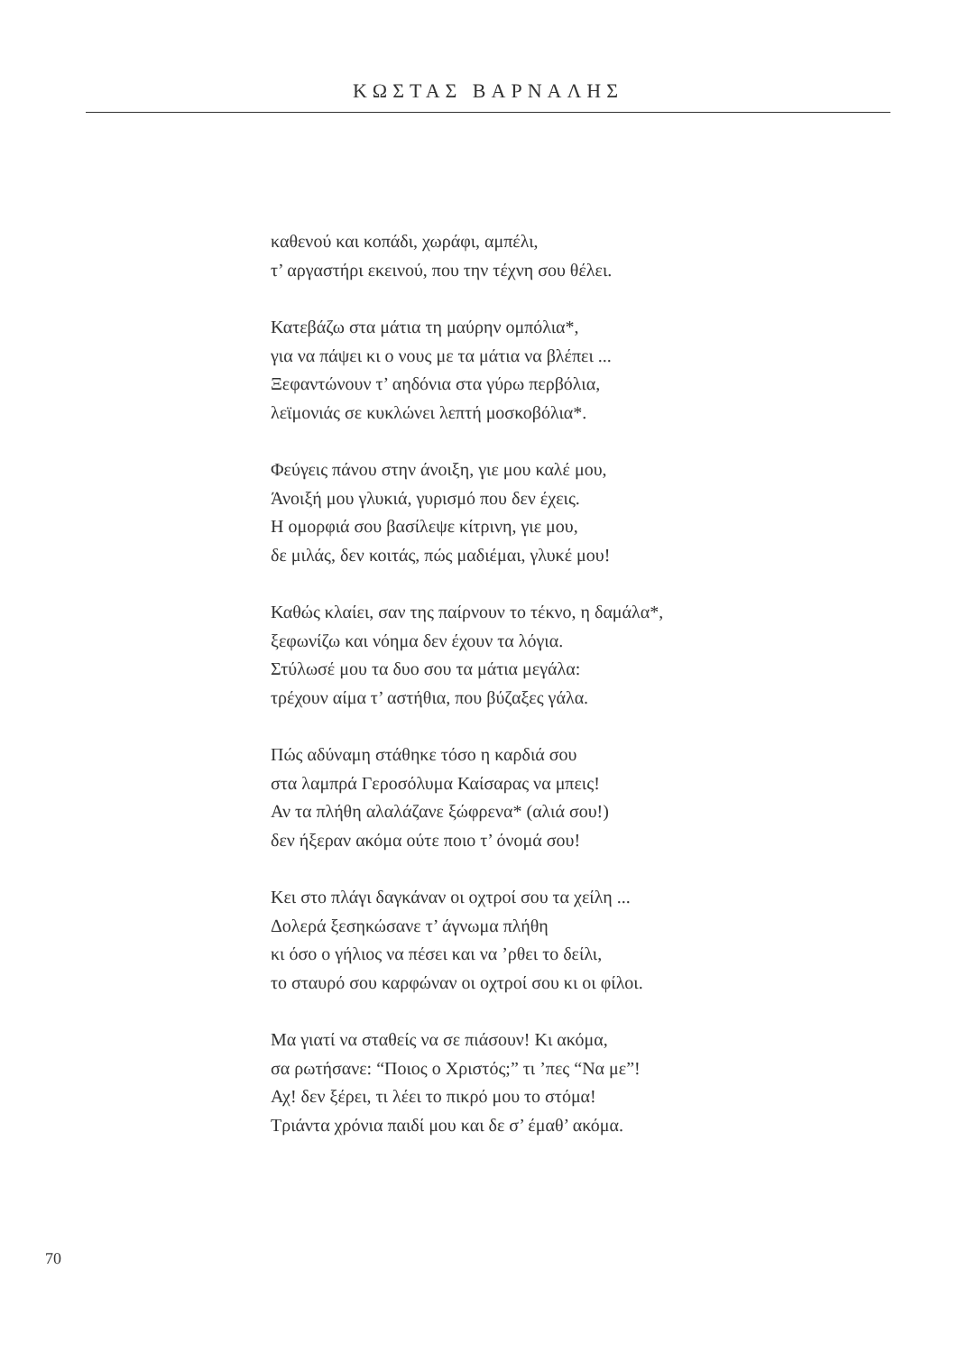ΚΩΣΤΑΣ ΒΑΡΝΑΛΗΣ
καθενού και κοπάδι, χωράφι, αμπέλι,
τ’ αργαστήρι εκεινού, που την τέχνη σου θέλει.
Κατεβάζω στα μάτια τη μαύρην ομπόλια*,
για να πάψει κι ο νους με τα μάτια να βλέπει ...
Ξεφαντώνουν τ’ αηδόνια στα γύρω περβόλια,
λεϊμονιάς σε κυκλώνει λεπτή μοσκοβόλια*.
Φεύγεις πάνου στην άνοιξη, γιε μου καλέ μου,
Άνοιξή μου γλυκιά, γυρισμό που δεν έχεις.
Η ομορφιά σου βασίλεψε κίτρινη, γιε μου,
δε μιλάς, δεν κοιτάς, πώς μαδιέμαι, γλυκέ μου!
Καθώς κλαίει, σαν της παίρνουν το τέκνο, η δαμάλα*,
ξεφωνίζω και νόημα δεν έχουν τα λόγια.
Στύλωσέ μου τα δυο σου τα μάτια μεγάλα:
τρέχουν αίμα τ’ αστήθια, που βύζαξες γάλα.
Πώς αδύναμη στάθηκε τόσο η καρδιά σου
στα λαμπρά Γεροσόλυμα Καίσαρας να μπεις!
Αν τα πλήθη αλαλάζανε ξώφρενα* (αλιά σου!)
δεν ήξεραν ακόμα ούτε ποιο τ’ όνομά σου!
Κει στο πλάγι δαγκάναν οι οχτροί σου τα χείλη ...
Δολερά ξεσηκώσανε τ’ άγνωμα πλήθη
κι όσο ο γήλιος να πέσει και να ’ρθει το δείλι,
το σταυρό σου καρφώναν οι οχτροί σου κι οι φίλοι.
Μα γιατί να σταθείς να σε πιάσουν! Κι ακόμα,
σα ρωτήσανε: “Ποιος ο Χριστός;” τι ’πες “Να με”!
Αχ! δεν ξέρει, τι λέει το πικρό μου το στόμα!
Τριάντα χρόνια παιδί μου και δε σ’ έμαθ’ ακόμα.
70